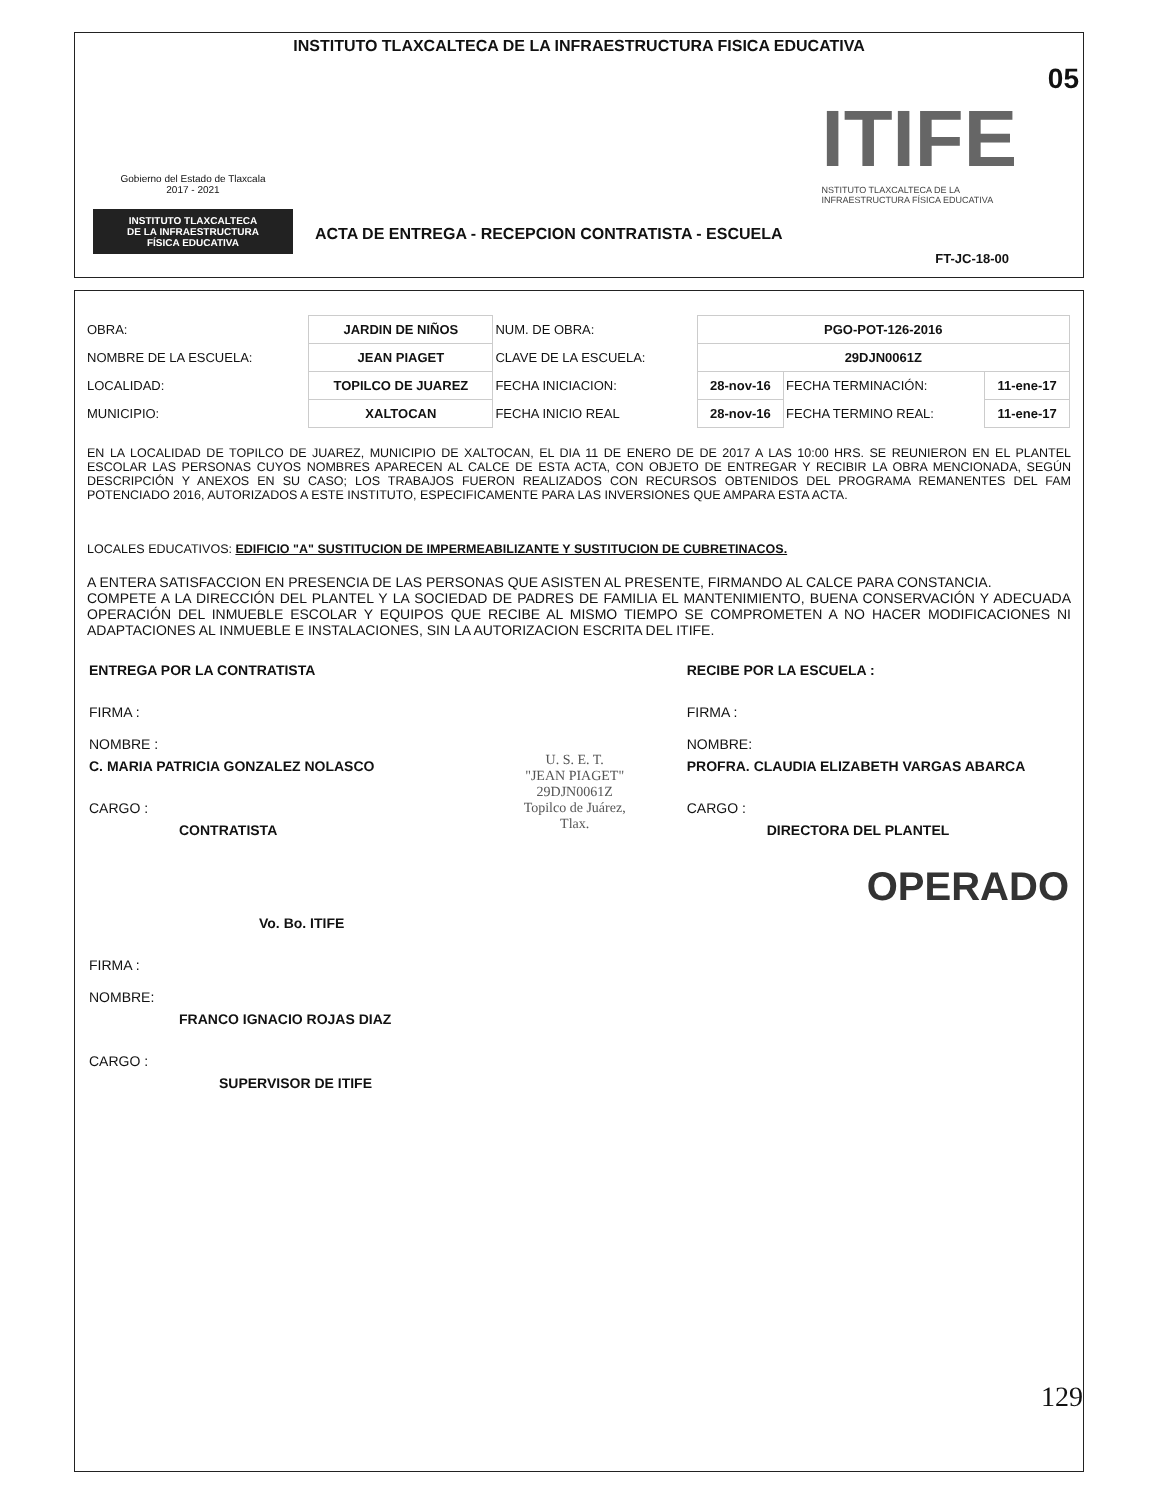INSTITUTO TLAXCALTECA DE LA INFRAESTRUCTURA FISICA EDUCATIVA
Gobierno del Estado de Tlaxcala
2017 - 2021
INSTITUTO TLAXCALTECA
DE LA INFRAESTRUCTURA
FÍSICA EDUCATIVA
05
ITIFE
NSTITUTO TLAXCALTECA DE LA
INFRAESTRUCTURA FÍSICA EDUCATIVA
ACTA DE ENTREGA - RECEPCION CONTRATISTA - ESCUELA
FT-JC-18-00
| OBRA: | JARDIN DE NIÑOS | NUM. DE OBRA: | PGO-POT-126-2016 | | |
| NOMBRE DE LA ESCUELA: | JEAN PIAGET | CLAVE DE LA ESCUELA: | 29DJN0061Z | | |
| LOCALIDAD: | TOPILCO DE JUAREZ | FECHA INICIACION: | 28-nov-16 | FECHA TERMINACIÓN: | 11-ene-17 |
| MUNICIPIO: | XALTOCAN | FECHA INICIO REAL | 28-nov-16 | FECHA TERMINO REAL: | 11-ene-17 |
EN LA LOCALIDAD DE TOPILCO DE JUAREZ, MUNICIPIO DE XALTOCAN, EL DIA 11 DE ENERO DE DE 2017 A LAS 10:00 HRS. SE REUNIERON EN EL PLANTEL ESCOLAR LAS PERSONAS CUYOS NOMBRES APARECEN AL CALCE DE ESTA ACTA, CON OBJETO DE ENTREGAR Y RECIBIR LA OBRA MENCIONADA, SEGÚN DESCRIPCIÓN Y ANEXOS EN SU CASO; LOS TRABAJOS FUERON REALIZADOS CON RECURSOS OBTENIDOS DEL PROGRAMA REMANENTES DEL FAM POTENCIADO 2016, AUTORIZADOS A ESTE INSTITUTO, ESPECIFICAMENTE PARA LAS INVERSIONES QUE AMPARA ESTA ACTA.
LOCALES EDUCATIVOS: EDIFICIO "A" SUSTITUCION DE IMPERMEABILIZANTE Y SUSTITUCION DE CUBRETINACOS.
A ENTERA SATISFACCION EN PRESENCIA DE LAS PERSONAS QUE ASISTEN AL PRESENTE, FIRMANDO AL CALCE PARA CONSTANCIA.
COMPETE A LA DIRECCIÓN DEL PLANTEL Y LA SOCIEDAD DE PADRES DE FAMILIA EL MANTENIMIENTO, BUENA CONSERVACIÓN Y ADECUADA OPERACIÓN DEL INMUEBLE ESCOLAR Y EQUIPOS QUE RECIBE AL MISMO TIEMPO SE COMPROMETEN A NO HACER MODIFICACIONES NI ADAPTACIONES AL INMUEBLE E INSTALACIONES, SIN LA AUTORIZACION ESCRITA DEL ITIFE.
ENTREGA POR LA CONTRATISTA
FIRMA :
NOMBRE :
C. MARIA PATRICIA GONZALEZ NOLASCO
CARGO :
CONTRATISTA
U. S. E. T.
"JEAN PIAGET"
29DJN0061Z
Topilco de Juárez,
Tlax.
RECIBE POR LA ESCUELA :
FIRMA :
NOMBRE:
PROFRA. CLAUDIA ELIZABETH VARGAS ABARCA
CARGO :
DIRECTORA DEL PLANTEL
OPERADO
Vo. Bo. ITIFE
FIRMA :
NOMBRE:
FRANCO IGNACIO ROJAS DIAZ
CARGO :
SUPERVISOR DE ITIFE
129